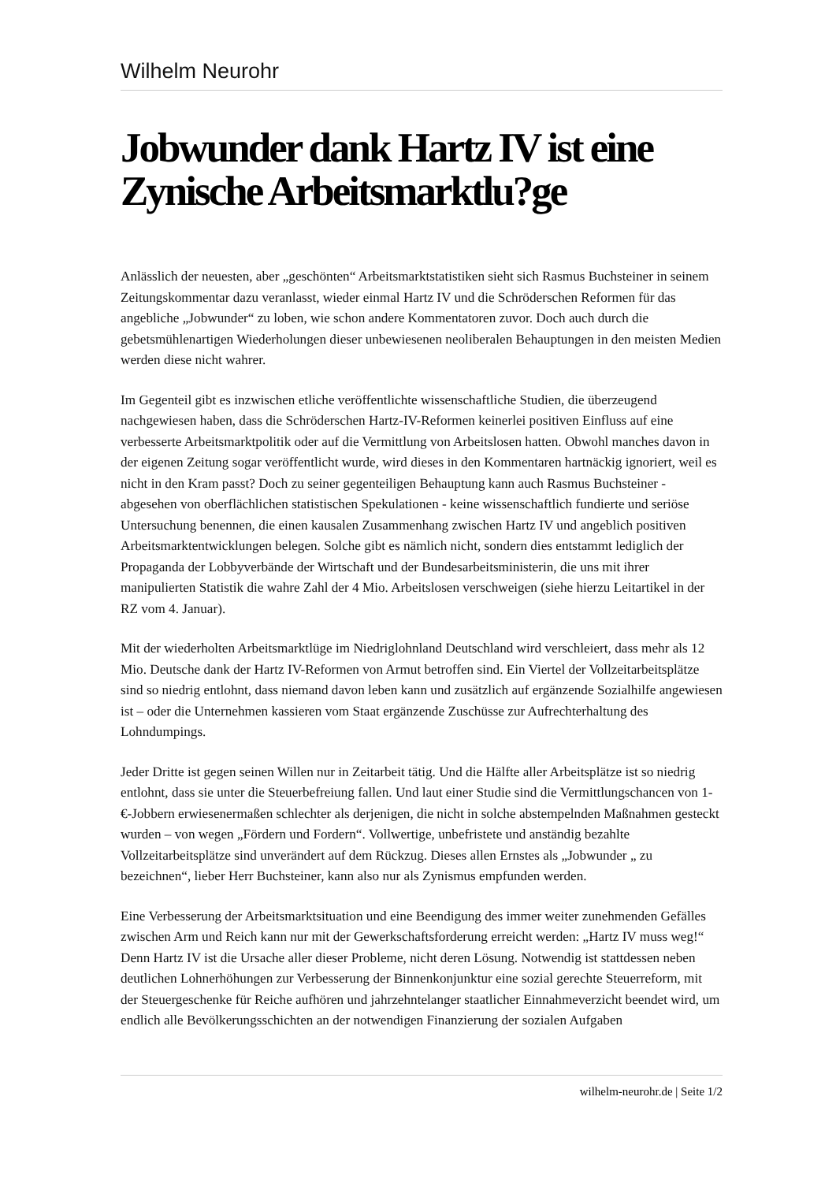Wilhelm Neurohr
Jobwunder dank Hartz IV ist eine Zynische Arbeitsmarktlu?ge
Anlässlich der neuesten, aber „geschönten“ Arbeitsmarktstatistiken sieht sich Rasmus Buchsteiner in seinem Zeitungskommentar dazu veranlasst, wieder einmal Hartz IV und die Schröderschen Reformen für das angebliche „Jobwunder“ zu loben, wie schon andere Kommentatoren zuvor. Doch auch durch die gebetsmühlenartigen Wiederholungen dieser unbewiesenen neoliberalen Behauptungen in den meisten Medien werden diese nicht wahrer.
Im Gegenteil gibt es inzwischen etliche veröffentlichte wissenschaftliche Studien, die überzeugend nachgewiesen haben, dass die Schröderschen Hartz-IV-Reformen keinerlei positiven Einfluss auf eine verbesserte Arbeitsmarktpolitik oder auf die Vermittlung von Arbeitslosen hatten. Obwohl manches davon in der eigenen Zeitung sogar veröffentlicht wurde, wird dieses in den Kommentaren hartnäckig ignoriert, weil es nicht in den Kram passt? Doch zu seiner gegenteiligen Behauptung kann auch Rasmus Buchsteiner - abgesehen von oberflächlichen statistischen Spekulationen - keine wissenschaftlich fundierte und seriöse Untersuchung benennen, die einen kausalen Zusammenhang zwischen Hartz IV und angeblich positiven Arbeitsmarktentwicklungen belegen. Solche gibt es nämlich nicht, sondern dies entstammt lediglich der Propaganda der Lobbyverbände der Wirtschaft und der Bundesarbeitsministerin, die uns mit ihrer manipulierten Statistik die wahre Zahl der 4 Mio. Arbeitslosen verschweigen (siehe hierzu Leitartikel in der RZ vom 4. Januar).
Mit der wiederholten Arbeitsmarktlüge im Niedriglohnland Deutschland wird verschleiert, dass mehr als 12 Mio. Deutsche dank der Hartz IV-Reformen von Armut betroffen sind. Ein Viertel der Vollzeitarbeitsplätze sind so niedrig entlohnt, dass niemand davon leben kann und zusätzlich auf ergänzende Sozialhilfe angewiesen ist – oder die Unternehmen kassieren vom Staat ergänzende Zuschüsse zur Aufrechterhaltung des Lohndumpings.
Jeder Dritte ist gegen seinen Willen nur in Zeitarbeit tätig. Und die Hälfte aller Arbeitsplätze ist so niedrig entlohnt, dass sie unter die Steuerbefreiung fallen. Und laut einer Studie sind die Vermittlungschancen von 1-€-Jobbern erwiesenermaßen schlechter als derjenigen, die nicht in solche abstempelnden Maßnahmen gesteckt wurden – von wegen „Fördern und Fordern“. Vollwertige, unbefristete und anständig bezahlte Vollzeitarbeitsplätze sind unverändert auf dem Rückzug. Dieses allen Ernstes als „Jobwunder „ zu bezeichnen“, lieber Herr Buchsteiner, kann also nur als Zynismus empfunden werden.
Eine Verbesserung der Arbeitsmarktsituation und eine Beendigung des immer weiter zunehmenden Gefälles zwischen Arm und Reich kann nur mit der Gewerkschaftsforderung erreicht werden: „Hartz IV muss weg!“ Denn Hartz IV ist die Ursache aller dieser Probleme, nicht deren Lösung. Notwendig ist stattdessen neben deutlichen Lohnerhöhungen zur Verbesserung der Binnenkonjunktur eine sozial gerechte Steuerreform, mit der Steuergeschenke für Reiche aufhören und jahrzehntelanger staatlicher Einnahmeverzicht beendet wird, um endlich alle Bevölkerungsschichten an der notwendigen Finanzierung der sozialen Aufgaben
wilhelm-neurohr.de | Seite 1/2